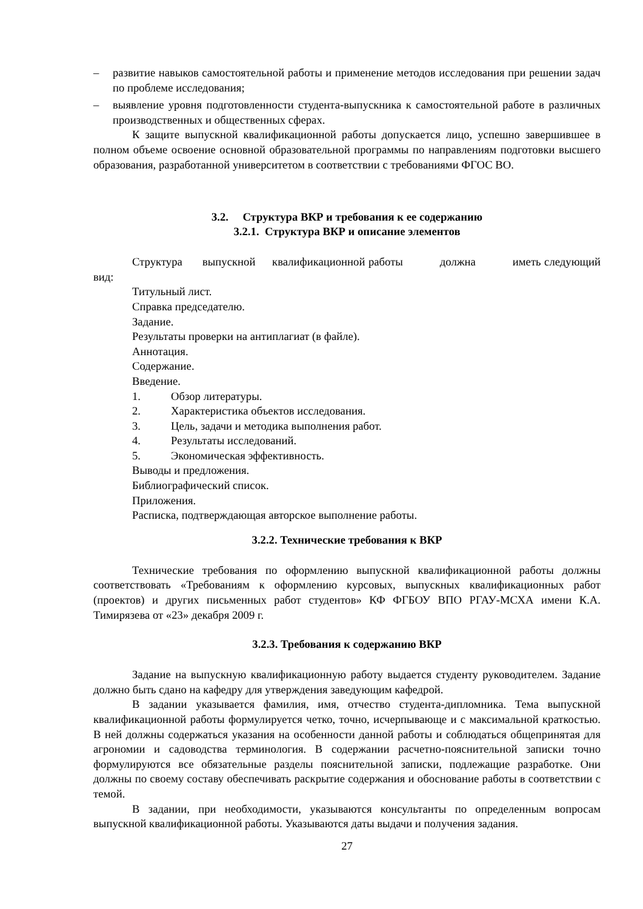– развитие навыков самостоятельной работы и применение методов исследования при решении задач по проблеме исследования;
– выявление уровня подготовленности студента-выпускника к самостоятельной работе в различных производственных и общественных сферах.
К защите выпускной квалификационной работы допускается лицо, успешно завершившее в полном объеме освоение основной образовательной программы по направлениям подготовки высшего образования, разработанной университетом в соответствии с требованиями ФГОС ВО.
3.2. Структура ВКР и требования к ее содержанию
3.2.1. Структура ВКР и описание элементов
Структура выпускной квалификационной работы должна иметь следующий вид:
Титульный лист.
Справка председателю.
Задание.
Результаты проверки на антиплагиат (в файле).
Аннотация.
Содержание.
Введение.
1. Обзор литературы.
2. Характеристика объектов исследования.
3. Цель, задачи и методика выполнения работ.
4. Результаты исследований.
5. Экономическая эффективность.
Выводы и предложения.
Библиографический список.
Приложения.
Расписка, подтверждающая авторское выполнение работы.
3.2.2. Технические требования к ВКР
Технические требования по оформлению выпускной квалификационной работы должны соответствовать «Требованиям к оформлению курсовых, выпускных квалификационных работ (проектов) и других письменных работ студентов» КФ ФГБОУ ВПО РГАУ-МСХА имени К.А. Тимирязева от «23» декабря 2009 г.
3.2.3. Требования к содержанию ВКР
Задание на выпускную квалификационную работу выдается студенту руководителем. Задание должно быть сдано на кафедру для утверждения заведующим кафедрой.
В задании указывается фамилия, имя, отчество студента-дипломника. Тема выпускной квалификационной работы формулируется четко, точно, исчерпывающе и с максимальной краткостью. В ней должны содержаться указания на особенности данной работы и соблюдаться общепринятая для агрономии и садоводства терминология. В содержании расчетно-пояснительной записки точно формулируются все обязательные разделы пояснительной записки, подлежащие разработке. Они должны по своему составу обеспечивать раскрытие содержания и обоснование работы в соответствии с темой.
В задании, при необходимости, указываются консультанты по определенным вопросам выпускной квалификационной работы. Указываются даты выдачи и получения задания.
27